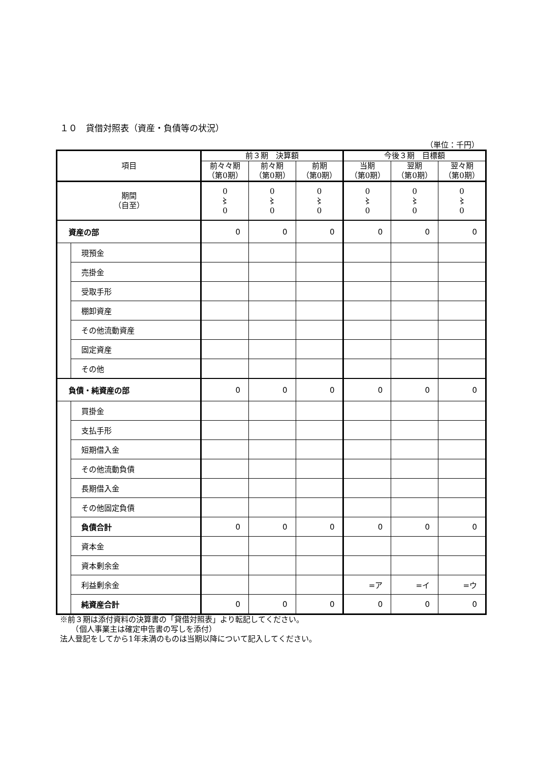１０　貸借対照表（資産・負債等の状況）
（単位：千円）
| 項目 | | 前３期 決算額 | | | 今後３期 目標額 | | |
| --- | --- | --- | --- | --- | --- | --- | --- |
| | | 前々々期 （第0期） | 前々期 （第0期） | 前期 （第0期） | 当期 （第0期） | 翌期 （第0期） | 翌々期 （第0期） |
| 期間 （自至） | | 0 〻 0 | 0 〻 0 | 0 〻 0 | 0 〻 0 | 0 〻 0 | 0 〻 0 |
| 資産の部 | | 0 | 0 | 0 | 0 | 0 | 0 |
| | 現預金 | | | | | | |
| | 売掛金 | | | | | | |
| | 受取手形 | | | | | | |
| | 棚卸資産 | | | | | | |
| | その他流動資産 | | | | | | |
| | 固定資産 | | | | | | |
| | その他 | | | | | | |
| 負債・純資産の部 | | 0 | 0 | 0 | 0 | 0 | 0 |
| | 買掛金 | | | | | | |
| | 支払手形 | | | | | | |
| | 短期借入金 | | | | | | |
| | その他流動負債 | | | | | | |
| | 長期借入金 | | | | | | |
| | その他固定負債 | | | | | | |
| | 負債合計 | 0 | 0 | 0 | 0 | 0 | 0 |
| | 資本金 | | | | | | |
| | 資本剰余金 | | | | | | |
| | 利益剰余金 | | | | =ア | =イ | =ウ |
| | 純資産合計 | 0 | 0 | 0 | 0 | 0 | 0 |
※前３期は添付資料の決算書の「貸借対照表」より転記してください。
　　（個人事業主は確定申告書の写しを添付）
法人登記をしてから1年未満のものは当期以降について記入してください。